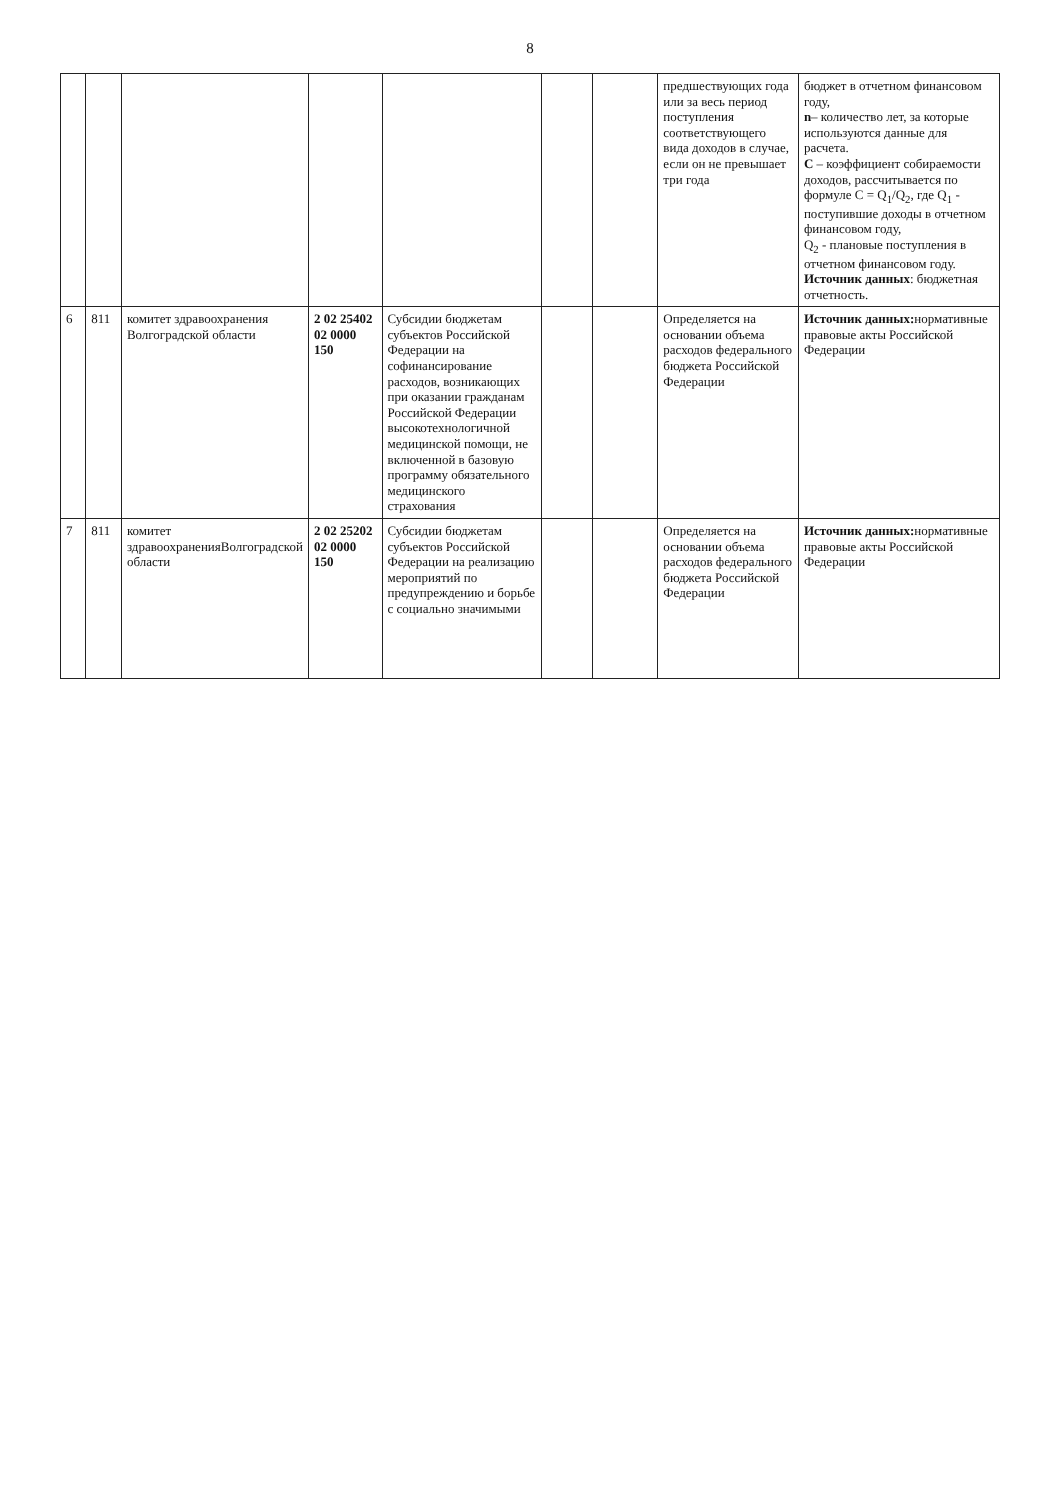8
| | | | | | | | предшествующих года или за весь период поступления соответствующего вида доходов в случае, если он не превышает три года | бюджет в отчетном финансовом году, n – количество лет, за которые используются данные для расчета. С – коэффициент собираемости доходов, рассчитывается по формуле С = Q<sub>1</sub>/Q<sub>2</sub>, где Q<sub>1</sub> - поступившие доходы в отчетном финансовом году, Q<sub>2</sub> - плановые поступления в отчетном финансовом году. Источник данных : бюджетная отчетность. |
| 6 | 811 | комитет здравоохранения Волгоградской области | 2 02 25402 02 0000 150 | Субсидии бюджетам субъектов Российской Федерации на софинансирование расходов, возникающих при оказании гражданам Российской Федерации высокотехнологичной медицинской помощи, не включенной в базовую программу обязательного медицинского страхования | | | Определяется на основании объема расходов федерального бюджета Российской Федерации | Источник данных: нормативные правовые акты Российской Федерации |
| 7 | 811 | комитет здравоохраненияВолгоградской области | 2 02 25202 02 0000 150 | Субсидии бюджетам субъектов Российской Федерации на реализацию мероприятий по предупреждению и борьбе с социально значимыми | | | Определяется на основании объема расходов федерального бюджета Российской Федерации | Источник данных: нормативные правовые акты Российской Федерации |